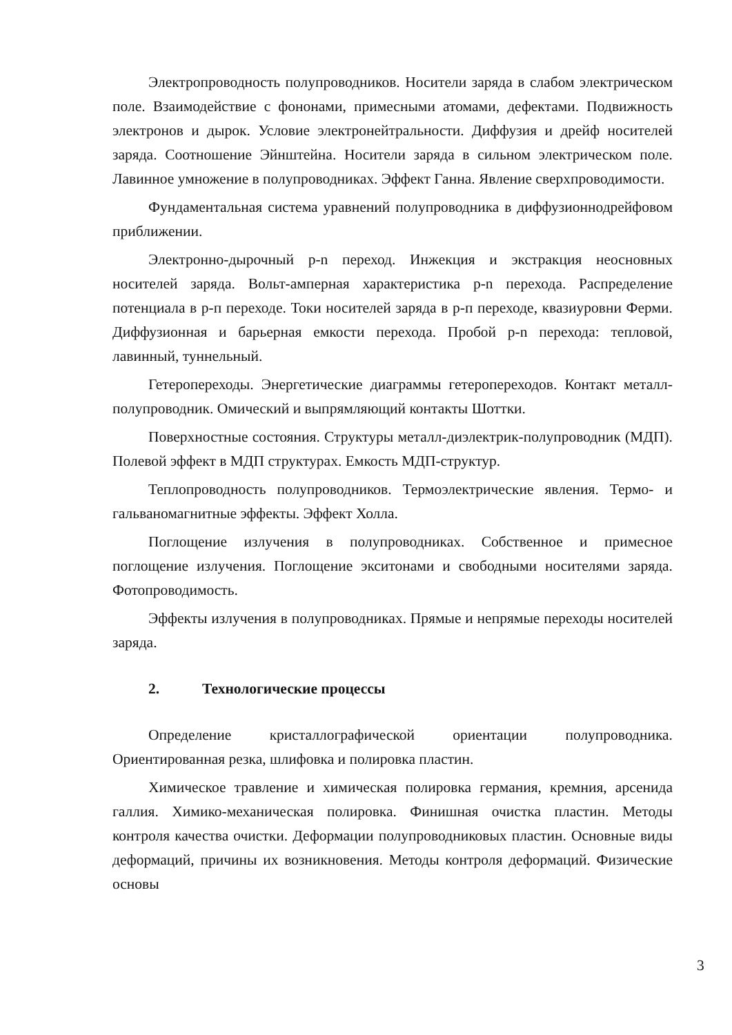Электропроводность полупроводников. Носители заряда в слабом электрическом поле. Взаимодействие с фононами, примесными атомами, дефектами. Подвижность электронов и дырок. Условие электронейтральности. Диффузия и дрейф носителей заряда. Соотношение Эйнштейна. Носители заряда в сильном электрическом поле. Лавинное умножение в полупроводниках. Эффект Ганна. Явление сверхпроводимости.
Фундаментальная система уравнений полупроводника в диффузионнодрейфовом приближении.
Электронно-дырочный p-n переход. Инжекция и экстракция неосновных носителей заряда. Вольт-амперная характеристика p-n перехода. Распределение потенциала в р-п переходе. Токи носителей заряда в р-п переходе, квазиуровни Ферми. Диффузионная и барьерная емкости перехода. Пробой p-n перехода: тепловой, лавинный, туннельный.
Гетеропереходы. Энергетические диаграммы гетеропереходов. Контакт металл- полупроводник. Омический и выпрямляющий контакты Шоттки.
Поверхностные состояния. Структуры металл-диэлектрик-полупроводник (МДП). Полевой эффект в МДП структурах. Емкость МДП-структур.
Теплопроводность полупроводников. Термоэлектрические явления. Термо- и гальваномагнитные эффекты. Эффект Холла.
Поглощение излучения в полупроводниках. Собственное и примесное поглощение излучения. Поглощение экситонами и свободными носителями заряда. Фотопроводимость.
Эффекты излучения в полупроводниках. Прямые и непрямые переходы носителей заряда.
2. Технологические процессы
Определение кристаллографической ориентации полупроводника. Ориентированная резка, шлифовка и полировка пластин.
Химическое травление и химическая полировка германия, кремния, арсенида галлия. Химико-механическая полировка. Финишная очистка пластин. Методы контроля качества очистки. Деформации полупроводниковых пластин. Основные виды деформаций, причины их возникновения. Методы контроля деформаций. Физические основы
3